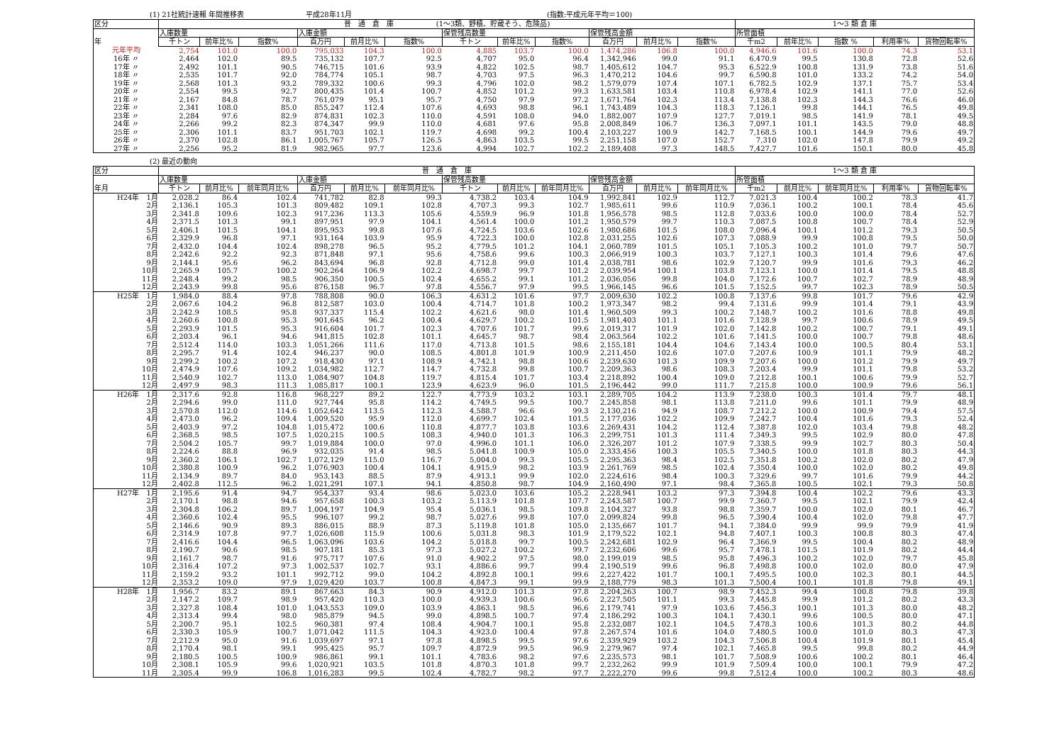(1) 21社統計速報 年間推移表 平成28年11月 (指数:平成元年平均＝100)
| 区分 | 普 通 倉 庫 (1～3類、野積、貯蔵そう、危険品) | | | | | | | | | | | | 1～3 類 倉 庫 | | | | |
| --- | --- | --- | --- | --- | --- | --- | --- | --- | --- | --- | --- | --- | --- | --- | --- | --- | --- |
| | 入庫数量 | | | 入庫金額 | | | 保管残高数量 | | | 保管残高金額 | | | 所管面積 | | | | |
| 年 | 千トン | 前年比% | 指数% | 百万円 | 前月比% | 指数% | 千トン | 前年比% | 指数% | 百万円 | 前月比% | 指数% | 千m2 | 前年比% | 指数 % | 利用率% | 貨物回転率% |
| 元年平均 | 2,754 | 101.0 | 100.0 | 795,033 | 104.3 | 100.0 | 4,885 | 103.7 | 100.0 | 1,474,286 | 106.8 | 100.0 | 4,946.6 | 101.6 | 100.0 | 74.3 | 53.1 |
| 16年 〃 | 2,464 | 102.0 | 89.5 | 735,132 | 107.7 | 92.5 | 4,707 | 95.0 | 96.4 | 1,342,946 | 99.0 | 91.1 | 6,470.9 | 99.5 | 130.8 | 72.8 | 52.6 |
| 17年 〃 | 2,492 | 101.1 | 90.5 | 746,715 | 101.6 | 93.9 | 4,822 | 102.5 | 98.7 | 1,405,612 | 104.7 | 95.3 | 6,522.9 | 100.8 | 131.9 | 73.8 | 51.6 |
| 18年 〃 | 2,535 | 101.7 | 92.0 | 784,774 | 105.1 | 98.7 | 4,703 | 97.5 | 96.3 | 1,470,212 | 104.6 | 99.7 | 6,590.8 | 101.0 | 133.2 | 74.2 | 54.0 |
| 19年 〃 | 2,568 | 101.3 | 93.2 | 789,332 | 100.6 | 99.3 | 4,796 | 102.0 | 98.2 | 1,579,079 | 107.4 | 107.1 | 6,782.5 | 102.9 | 137.1 | 75.7 | 53.4 |
| 20年 〃 | 2,554 | 99.5 | 92.7 | 800,435 | 101.4 | 100.7 | 4,852 | 101.2 | 99.3 | 1,633,581 | 103.4 | 110.8 | 6,978.4 | 102.9 | 141.1 | 77.0 | 52.6 |
| 21年 〃 | 2,167 | 84.8 | 78.7 | 761,079 | 95.1 | 95.7 | 4,750 | 97.9 | 97.2 | 1,671,764 | 102.3 | 113.4 | 7,138.8 | 102.3 | 144.3 | 76.6 | 46.0 |
| 22年 〃 | 2,341 | 108.0 | 85.0 | 855,247 | 112.4 | 107.6 | 4,693 | 98.8 | 96.1 | 1,743,489 | 104.3 | 118.3 | 7,126.1 | 99.8 | 144.1 | 76.5 | 49.8 |
| 23年 〃 | 2,284 | 97.6 | 82.9 | 874,831 | 102.3 | 110.0 | 4,591 | 108.0 | 94.0 | 1,882,007 | 107.9 | 127.7 | 7,019.1 | 98.5 | 141.9 | 78.1 | 49.5 |
| 24年 〃 | 2,266 | 99.2 | 82.3 | 874,347 | 99.9 | 110.0 | 4,681 | 97.6 | 95.8 | 2,008,849 | 106.7 | 136.3 | 7,097.1 | 101.1 | 143.5 | 79.0 | 48.8 |
| 25年 〃 | 2,306 | 101.1 | 83.7 | 951,703 | 102.1 | 119.7 | 4,698 | 99.2 | 100.4 | 2,103,227 | 100.9 | 142.7 | 7,168.5 | 100.1 | 144.9 | 79.6 | 49.7 |
| 26年 〃 | 2,370 | 102.8 | 86.1 | 1,005,767 | 105.7 | 126.5 | 4,863 | 103.5 | 99.5 | 2,251,158 | 107.0 | 152.7 | 7,310 | 102.0 | 147.8 | 79.9 | 49.2 |
| 27年 〃 | 2,256 | 95.2 | 81.9 | 982,965 | 97.7 | 123.6 | 4,994 | 102.7 | 102.2 | 2,189,408 | 97.3 | 148.5 | 7,427.7 | 101.6 | 150.1 | 80.0 | 45.8 |
(2) 最近の動向
| 区分 | 普 通 倉 庫 | | | | | | | | | | | | 1～3 類 倉 庫 | | | | |
| --- | --- | --- | --- | --- | --- | --- | --- | --- | --- | --- | --- | --- | --- | --- | --- | --- | --- |
| | 入庫数量 | | | 入庫金額 | | | 保管残高数量 | | | 保管残高金額 | | | 所管面積 | | | | |
| 年月 | 千トン | 前月比% | 前年同月比% | 百万円 | 前月比% | 前年同月比% | 千トン | 前月比% | 前年同月比% | 百万円 | 前月比% | 前年同月比% | 千m2 | 前月比% | 前年同月比% | 利用率% | 貨物回転率% |
| H24年 1月 | 2,028.2 | 86.4 | 102.4 | 741,782 | 82.8 | 99.3 | 4,738.2 | 103.4 | 104.9 | 1,992,841 | 102.9 | 112.7 | 7,021.3 | 100.4 | 100.2 | 78.3 | 41.7 |
| 2月 | 2,136.1 | 105.3 | 101.3 | 809,482 | 109.1 | 102.8 | 4,707.3 | 99.3 | 102.7 | 1,985,611 | 99.6 | 110.9 | 7,036.1 | 100.2 | 100.1 | 78.4 | 45.6 |
| 3月 | 2,341.8 | 109.6 | 102.3 | 917,236 | 113.3 | 105.6 | 4,559.9 | 96.9 | 101.8 | 1,956,578 | 98.5 | 112.8 | 7,033.6 | 100.0 | 100.0 | 78.4 | 52.7 |
| 4月 | 2,371.5 | 101.3 | 99.1 | 897,951 | 97.9 | 104.1 | 4,561.4 | 100.0 | 101.2 | 1,950,579 | 99.7 | 110.3 | 7,087.5 | 100.8 | 100.7 | 78.4 | 52.9 |
| 5月 | 2,406.1 | 101.5 | 104.1 | 895,953 | 99.8 | 107.6 | 4,724.5 | 103.6 | 102.6 | 1,980,686 | 101.5 | 108.0 | 7,096.4 | 100.1 | 101.2 | 79.3 | 50.5 |
| 6月 | 2,329.9 | 96.8 | 97.1 | 931,164 | 103.9 | 95.9 | 4,722.3 | 100.0 | 102.8 | 2,031,255 | 102.6 | 107.3 | 7,088.9 | 99.9 | 100.8 | 79.5 | 50.0 |
| 7月 | 2,432.0 | 104.4 | 102.4 | 898,278 | 96.5 | 95.2 | 4,779.5 | 101.2 | 104.1 | 2,060,789 | 101.5 | 105.1 | 7,105.3 | 100.2 | 101.0 | 79.7 | 50.7 |
| 8月 | 2,242.6 | 92.2 | 92.3 | 871,848 | 97.1 | 95.6 | 4,758.6 | 99.6 | 100.3 | 2,066,919 | 100.3 | 103.7 | 7,127.1 | 100.3 | 101.4 | 79.6 | 47.6 |
| 9月 | 2,144.1 | 95.6 | 96.2 | 843,694 | 96.8 | 92.8 | 4,712.8 | 99.0 | 101.4 | 2,038,781 | 98.6 | 102.9 | 7,120.7 | 99.9 | 101.6 | 79.3 | 46.2 |
| 10月 | 2,265.9 | 105.7 | 100.2 | 902,264 | 106.9 | 102.2 | 4,698.7 | 99.7 | 101.2 | 2,039,954 | 100.1 | 103.8 | 7,123.1 | 100.0 | 101.4 | 79.5 | 48.8 |
| 11月 | 2,248.4 | 99.2 | 98.5 | 906,350 | 100.5 | 102.4 | 4,655.2 | 99.1 | 101.2 | 2,036,056 | 99.8 | 104.0 | 7,172.6 | 100.7 | 102.7 | 78.9 | 48.9 |
| 12月 | 2,243.9 | 99.8 | 95.6 | 876,158 | 96.7 | 97.8 | 4,556.7 | 97.9 | 99.5 | 1,966,145 | 96.6 | 101.5 | 7,152.5 | 99.7 | 102.3 | 78.9 | 50.5 |
| H25年 1月 | 1,984.0 | 88.4 | 97.8 | 788,808 | 90.0 | 106.3 | 4,631.2 | 101.6 | 97.7 | 2,009,630 | 102.2 | 100.8 | 7,137.6 | 99.8 | 101.7 | 79.6 | 42.9 |
| 2月 | 2,067.6 | 104.2 | 96.8 | 812,587 | 103.0 | 100.4 | 4,714.7 | 101.8 | 100.2 | 1,973,347 | 98.2 | 99.4 | 7,131.6 | 99.9 | 101.4 | 79.1 | 43.9 |
| 3月 | 2,242.9 | 108.5 | 95.8 | 937,337 | 115.4 | 102.2 | 4,621.6 | 98.0 | 101.4 | 1,960,509 | 99.3 | 100.2 | 7,148.7 | 100.2 | 101.6 | 78.8 | 49.8 |
| 4月 | 2,260.6 | 100.8 | 95.3 | 901,645 | 96.2 | 100.4 | 4,629.7 | 100.2 | 101.5 | 1,981,403 | 101.1 | 101.6 | 7,128.9 | 99.7 | 100.6 | 78.9 | 49.5 |
| 5月 | 2,293.9 | 101.5 | 95.3 | 916,604 | 101.7 | 102.3 | 4,707.6 | 101.7 | 99.6 | 2,019,317 | 101.9 | 102.0 | 7,142.8 | 100.2 | 100.7 | 79.1 | 49.1 |
| 6月 | 2,203.4 | 96.1 | 94.6 | 941,815 | 102.8 | 101.1 | 4,645.7 | 98.7 | 98.4 | 2,063,564 | 102.2 | 101.6 | 7,141.5 | 100.0 | 100.7 | 79.8 | 48.6 |
| 7月 | 2,512.4 | 114.0 | 103.3 | 1,051,266 | 111.6 | 117.0 | 4,713.8 | 101.5 | 98.6 | 2,155,181 | 104.4 | 104.6 | 7,143.4 | 100.0 | 100.5 | 80.4 | 53.1 |
| 8月 | 2,295.7 | 91.4 | 102.4 | 946,237 | 90.0 | 108.5 | 4,801.8 | 101.9 | 100.9 | 2,211,450 | 102.6 | 107.0 | 7,207.6 | 100.9 | 101.1 | 79.9 | 48.2 |
| 9月 | 2,299.2 | 100.2 | 107.2 | 918,430 | 97.1 | 108.9 | 4,742.1 | 98.8 | 100.6 | 2,239,630 | 101.3 | 109.9 | 7,207.6 | 100.0 | 101.2 | 79.9 | 49.7 |
| 10月 | 2,474.9 | 107.6 | 109.2 | 1,034,982 | 112.7 | 114.7 | 4,732.8 | 99.8 | 100.7 | 2,209,363 | 98.6 | 108.3 | 7,203.4 | 99.9 | 101.1 | 79.8 | 53.2 |
| 11月 | 2,540.9 | 102.7 | 113.0 | 1,084,907 | 104.8 | 119.7 | 4,815.4 | 101.7 | 103.4 | 2,218,892 | 100.4 | 109.0 | 7,212.8 | 100.1 | 100.6 | 79.9 | 52.7 |
| 12月 | 2,497.9 | 98.3 | 111.3 | 1,085,817 | 100.1 | 123.9 | 4,623.9 | 96.0 | 101.5 | 2,196,442 | 99.0 | 111.7 | 7,215.8 | 100.0 | 100.9 | 79.6 | 56.1 |
| H26年 1月 | 2,317.6 | 92.8 | 116.8 | 968,227 | 89.2 | 122.7 | 4,773.9 | 103.2 | 103.1 | 2,289,705 | 104.2 | 113.9 | 7,238.0 | 100.3 | 101.4 | 79.7 | 48.1 |
| 2月 | 2,294.6 | 99.0 | 111.0 | 927,744 | 95.8 | 114.2 | 4,749.5 | 99.5 | 100.7 | 2,245,858 | 98.1 | 113.8 | 7,211.0 | 99.6 | 101.1 | 79.9 | 48.9 |
| 3月 | 2,570.8 | 112.0 | 114.6 | 1,052,642 | 113.5 | 112.3 | 4,588.7 | 96.6 | 99.3 | 2,130,216 | 94.9 | 108.7 | 7,212.2 | 100.0 | 100.9 | 79.4 | 57.5 |
| 4月 | 2,473.0 | 96.2 | 109.4 | 1,009,520 | 95.9 | 112.0 | 4,699.7 | 102.4 | 101.5 | 2,177,036 | 102.2 | 109.9 | 7,242.7 | 100.4 | 101.6 | 79.3 | 52.4 |
| 5月 | 2,403.9 | 97.2 | 104.8 | 1,015,472 | 100.6 | 110.8 | 4,877.7 | 103.8 | 103.6 | 2,269,431 | 104.2 | 112.4 | 7,387.8 | 102.0 | 103.4 | 79.8 | 48.2 |
| 6月 | 2,368.5 | 98.5 | 107.5 | 1,020,215 | 100.5 | 108.3 | 4,940.0 | 101.3 | 106.3 | 2,299,751 | 101.3 | 111.4 | 7,349.3 | 99.5 | 102.9 | 80.0 | 47.8 |
| 7月 | 2,504.2 | 105.7 | 99.7 | 1,019,884 | 100.0 | 97.0 | 4,996.0 | 101.1 | 106.0 | 2,326,207 | 101.2 | 107.9 | 7,338.5 | 99.9 | 102.7 | 80.3 | 50.4 |
| 8月 | 2,224.6 | 88.8 | 96.9 | 932,035 | 91.4 | 98.5 | 5,041.8 | 100.9 | 105.0 | 2,333,456 | 100.3 | 105.5 | 7,340.5 | 100.0 | 101.8 | 80.3 | 44.3 |
| 9月 | 2,360.2 | 106.1 | 102.7 | 1,072,129 | 115.0 | 116.7 | 5,004.0 | 99.3 | 105.5 | 2,295,363 | 98.4 | 102.5 | 7,351.8 | 100.2 | 102.0 | 80.2 | 47.9 |
| 10月 | 2,380.8 | 100.9 | 96.2 | 1,076,903 | 100.4 | 104.1 | 4,915.9 | 98.2 | 103.9 | 2,261,769 | 98.5 | 102.4 | 7,350.4 | 100.0 | 102.0 | 80.2 | 49.8 |
| 11月 | 2,134.9 | 89.7 | 84.0 | 953,143 | 88.5 | 87.9 | 4,913.1 | 99.9 | 102.0 | 2,224,616 | 98.4 | 100.3 | 7,329.6 | 99.7 | 101.6 | 79.9 | 44.2 |
| 12月 | 2,402.8 | 112.5 | 96.2 | 1,021,291 | 107.1 | 94.1 | 4,850.8 | 98.7 | 104.9 | 2,160,490 | 97.1 | 98.4 | 7,365.8 | 100.5 | 102.1 | 79.3 | 50.8 |
| H27年 1月 | 2,195.6 | 91.4 | 94.7 | 954,337 | 93.4 | 98.6 | 5,023.0 | 103.6 | 105.2 | 2,228,941 | 103.2 | 97.3 | 7,394.8 | 100.4 | 102.2 | 79.6 | 43.3 |
| 2月 | 2,170.1 | 98.8 | 94.6 | 957,658 | 100.3 | 103.2 | 5,113.9 | 101.8 | 107.7 | 2,243,587 | 100.7 | 99.9 | 7,360.7 | 99.5 | 102.1 | 79.9 | 42.4 |
| 3月 | 2,304.8 | 106.2 | 89.7 | 1,004,197 | 104.9 | 95.4 | 5,036.1 | 98.5 | 109.8 | 2,104,327 | 93.8 | 98.8 | 7,359.7 | 100.0 | 102.0 | 80.1 | 46.7 |
| 4月 | 2,360.6 | 102.4 | 95.5 | 996,107 | 99.2 | 98.7 | 5,027.6 | 99.8 | 107.0 | 2,099,824 | 99.8 | 96.5 | 7,390.4 | 100.4 | 102.0 | 79.8 | 47.7 |
| 5月 | 2,146.6 | 90.9 | 89.3 | 886,015 | 88.9 | 87.3 | 5,119.8 | 101.8 | 105.0 | 2,135,667 | 101.7 | 94.1 | 7,384.0 | 99.9 | 99.9 | 79.9 | 41.9 |
| 6月 | 2,314.9 | 107.8 | 97.7 | 1,026,608 | 115.9 | 100.6 | 5,031.8 | 98.3 | 101.9 | 2,179,522 | 102.1 | 94.8 | 7,407.1 | 100.3 | 100.8 | 80.3 | 47.4 |
| 7月 | 2,416.6 | 104.4 | 96.5 | 1,063,096 | 103.6 | 104.2 | 5,018.8 | 99.7 | 100.5 | 2,242,681 | 102.9 | 96.4 | 7,366.9 | 99.5 | 100.4 | 80.2 | 48.9 |
| 8月 | 2,190.7 | 90.6 | 98.5 | 907,181 | 85.3 | 97.3 | 5,027.2 | 100.2 | 99.7 | 2,232,606 | 99.6 | 95.7 | 7,478.1 | 101.5 | 101.9 | 80.2 | 44.4 |
| 9月 | 2,161.7 | 98.7 | 91.6 | 975,717 | 107.6 | 91.0 | 4,902.2 | 97.5 | 98.0 | 2,199,019 | 98.5 | 95.8 | 7,496.3 | 100.2 | 102.0 | 79.7 | 45.8 |
| 10月 | 2,316.4 | 107.2 | 97.3 | 1,002,537 | 102.7 | 93.1 | 4,886.6 | 99.7 | 99.4 | 2,190,519 | 99.6 | 96.8 | 7,498.8 | 100.0 | 102.0 | 80.0 | 47.9 |
| 11月 | 2,159.2 | 93.2 | 101.1 | 992,712 | 99.0 | 104.2 | 4,892.8 | 100.1 | 99.6 | 2,227,422 | 101.7 | 100.1 | 7,495.5 | 100.0 | 102.3 | 80.1 | 44.5 |
| 12月 | 2,353.2 | 109.0 | 97.9 | 1,029,420 | 103.7 | 100.8 | 4,847.3 | 99.1 | 99.9 | 2,188,779 | 98.3 | 101.3 | 7,500.4 | 100.1 | 101.8 | 79.8 | 49.1 |
| H28年 1月 | 1,956.7 | 83.2 | 89.1 | 867,663 | 84.3 | 90.9 | 4,912.0 | 101.3 | 97.8 | 2,204,263 | 100.7 | 98.9 | 7,452.3 | 99.4 | 100.8 | 79.8 | 39.8 |
| 2月 | 2,147.2 | 109.7 | 98.9 | 957,420 | 110.3 | 100.0 | 4,939.3 | 100.6 | 96.6 | 2,227,505 | 101.1 | 99.3 | 7,445.8 | 99.9 | 101.2 | 80.2 | 43.3 |
| 3月 | 2,327.8 | 108.4 | 101.0 | 1,043,553 | 109.0 | 103.9 | 4,863.1 | 98.5 | 96.6 | 2,179,741 | 97.9 | 103.6 | 7,456.3 | 100.1 | 101.3 | 80.0 | 48.2 |
| 4月 | 2,313.4 | 99.4 | 98.0 | 985,879 | 94.5 | 99.0 | 4,898.5 | 100.7 | 97.4 | 2,186,292 | 100.3 | 104.1 | 7,430.1 | 99.6 | 100.5 | 80.0 | 47.1 |
| 5月 | 2,200.7 | 95.1 | 102.5 | 960,381 | 97.4 | 108.4 | 4,904.7 | 100.1 | 95.8 | 2,232,087 | 102.1 | 104.5 | 7,478.3 | 100.6 | 101.3 | 80.2 | 44.8 |
| 6月 | 2,330.3 | 105.9 | 100.7 | 1,071,042 | 111.5 | 104.3 | 4,923.0 | 100.4 | 97.8 | 2,267,574 | 101.6 | 104.0 | 7,480.5 | 100.0 | 101.0 | 80.3 | 47.3 |
| 7月 | 2,212.9 | 95.0 | 91.6 | 1,039,697 | 97.1 | 97.8 | 4,898.5 | 99.5 | 97.6 | 2,339,929 | 103.2 | 104.3 | 7,506.8 | 100.4 | 101.9 | 80.1 | 45.4 |
| 8月 | 2,170.4 | 98.1 | 99.1 | 995,425 | 95.7 | 109.7 | 4,872.9 | 99.5 | 96.9 | 2,279,967 | 97.4 | 102.1 | 7,465.8 | 99.5 | 99.8 | 80.2 | 44.9 |
| 9月 | 2,180.5 | 100.5 | 100.9 | 986,861 | 99.1 | 101.1 | 4,783.6 | 98.2 | 97.6 | 2,235,573 | 98.1 | 101.7 | 7,508.9 | 100.6 | 100.2 | 80.1 | 46.4 |
| 10月 | 2,308.1 | 105.9 | 99.6 | 1,020,921 | 103.5 | 101.8 | 4,870.3 | 101.8 | 99.7 | 2,232,262 | 99.9 | 101.9 | 7,509.4 | 100.0 | 100.1 | 79.9 | 47.2 |
| 11月 | 2,305.4 | 99.9 | 106.8 | 1,016,283 | 99.5 | 102.4 | 4,782.7 | 98.2 | 97.7 | 2,222,270 | 99.6 | 99.8 | 7,512.4 | 100.0 | 100.2 | 80.3 | 48.6 |